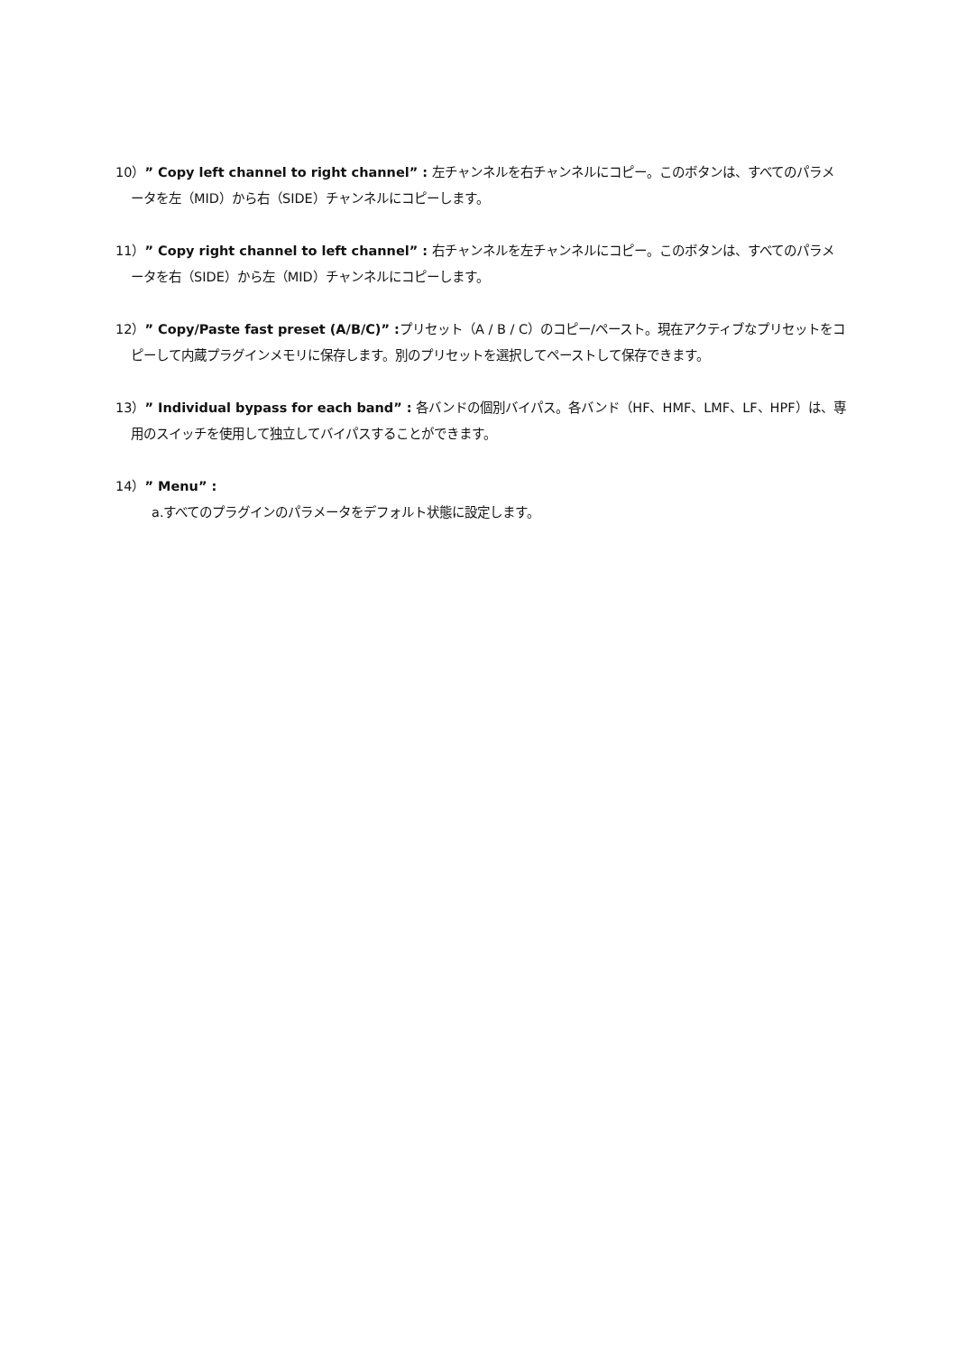10）” Copy left channel to right channel” : 左チャンネルを右チャンネルにコピー。このボタンは、すべてのパラメータを左（MID）から右（SIDE）チャンネルにコピーします。
11）” Copy right channel to left channel” : 右チャンネルを左チャンネルにコピー。このボタンは、すべてのパラメータを右（SIDE）から左（MID）チャンネルにコピーします。
12）” Copy/Paste fast preset (A/B/C)” : プリセット（A / B / C）のコピー/ペースト。現在アクティブなプリセットをコピーして内蔵プラグインメモリに保存します。別のプリセットを選択してペーストして保存できます。
13）” Individual bypass for each band” : 各バンドの個別バイパス。各バンド（HF、HMF、LMF、LF、HPF）は、専用のスイッチを使用して独立してバイパスすることができます。
14）” Menu” :
a.すべてのプラグインのパラメータをデフォルト状態に設定します。